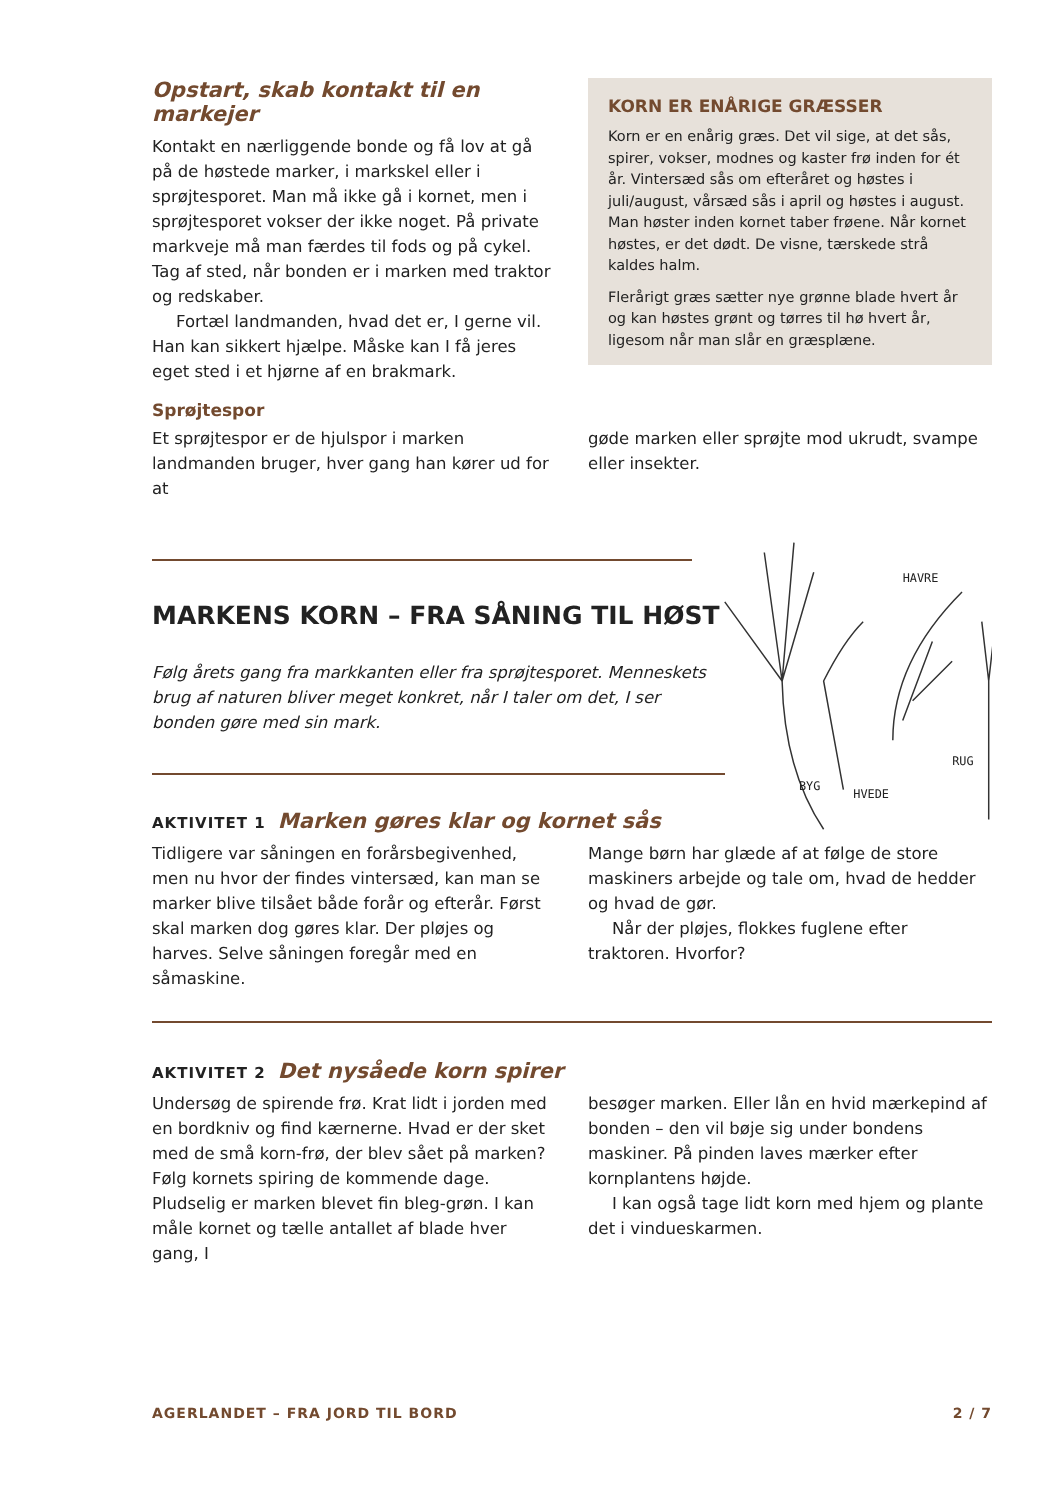Opstart, skab kontakt til en markejer
Kontakt en nærliggende bonde og få lov at gå på de høstede marker, i markskel eller i sprøjtesporet. Man må ikke gå i kornet, men i sprøjtesporet vokser der ikke noget. På private markveje må man færdes til fods og på cykel. Tag af sted, når bonden er i marken med traktor og redskaber.
Fortæl landmanden, hvad det er, I gerne vil. Han kan sikkert hjælpe. Måske kan I få jeres eget sted i et hjørne af en brakmark.
KORN ER ENÅRIGE GRÆSSER
Korn er en enårig græs. Det vil sige, at det sås, spirer, vokser, modnes og kaster frø inden for ét år. Vintersæd sås om efteråret og høstes i juli/august, vårsæd sås i april og høstes i august. Man høster inden kornet taber frøene. Når kornet høstes, er det dødt. De visne, tærskede strå kaldes halm.
Flerårigt græs sætter nye grønne blade hvert år og kan høstes grønt og tørres til hø hvert år, ligesom når man slår en græsplæne.
Sprøjtespor
Et sprøjtespor er de hjulspor i marken landmanden bruger, hver gang han kører ud for at
gøde marken eller sprøjte mod ukrudt, svampe eller insekter.
MARKENS KORN – FRA SÅNING TIL HØST
Følg årets gang fra markkanten eller fra sprøjtesporet. Menneskets brug af naturen bliver meget konkret, når I taler om det, I ser bonden gøre med sin mark.
HAVRE
BYG
HVEDE
RUG
AKTIVITET 1 Marken gøres klar og kornet sås
Tidligere var såningen en forårsbegivenhed, men nu hvor der findes vintersæd, kan man se marker blive tilsået både forår og efterår. Først skal marken dog gøres klar. Der pløjes og harves. Selve såningen foregår med en såmaskine.
Mange børn har glæde af at følge de store maskiners arbejde og tale om, hvad de hedder og hvad de gør.
Når der pløjes, flokkes fuglene efter traktoren. Hvorfor?
AKTIVITET 2 Det nysåede korn spirer
Undersøg de spirende frø. Krat lidt i jorden med en bordkniv og find kærnerne. Hvad er der sket med de små korn-frø, der blev sået på marken? Følg kornets spiring de kommende dage. Pludselig er marken blevet fin bleg-grøn. I kan måle kornet og tælle antallet af blade hver gang, I
besøger marken. Eller lån en hvid mærkepind af bonden – den vil bøje sig under bondens maskiner. På pinden laves mærker efter kornplantens højde.
I kan også tage lidt korn med hjem og plante det i vindueskarmen.
AGERLANDET – FRA JORD TIL BORD 2 / 7